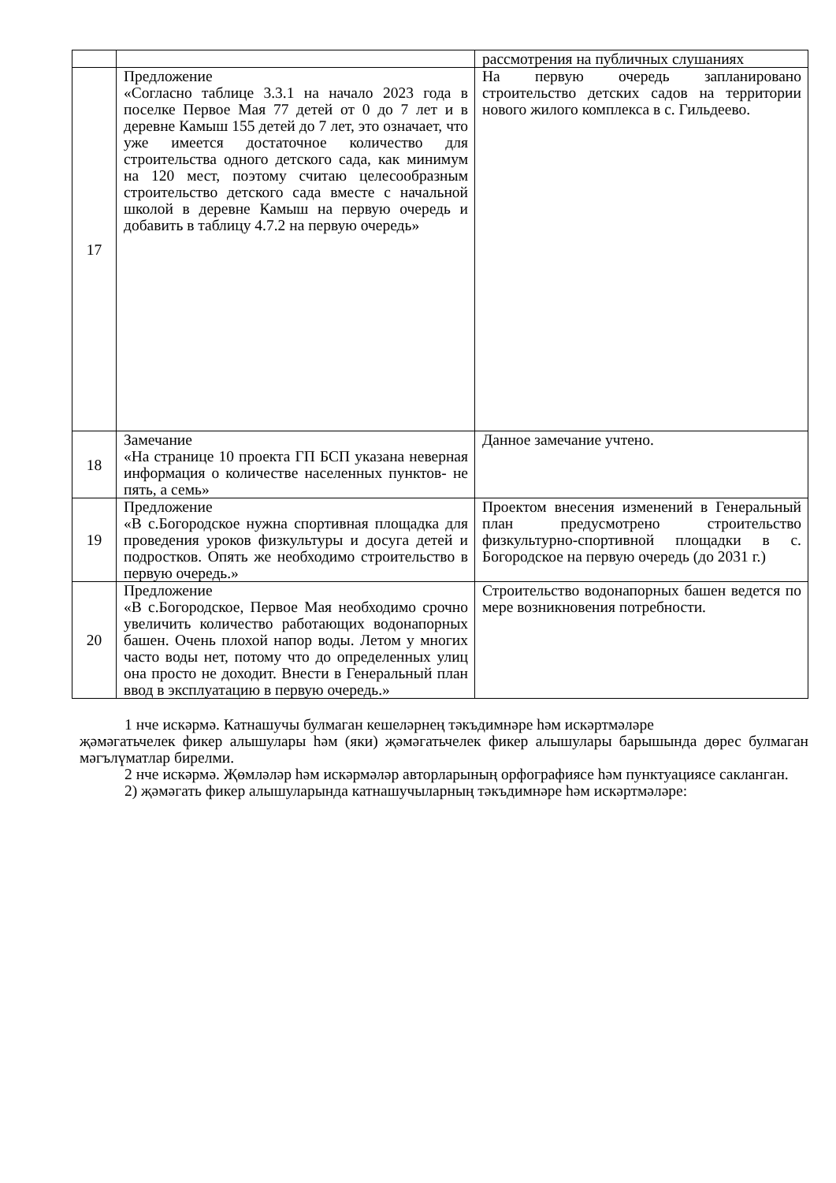| | | рассмотрения на публичных слушаниях |
| 17 | Предложение «Согласно таблице 3.3.1 на начало 2023 года в поселке Первое Мая 77 детей от 0 до 7 лет и в деревне Камыш 155 детей до 7 лет, это означает, что уже имеется достаточное количество для строительства одного детского сада, как минимум на 120 мест, поэтому считаю целесообразным строительство детского сада вместе с начальной школой в деревне Камыш на первую очередь и добавить в таблицу 4.7.2 на первую очередь» | На первую очередь запланировано строительство детских садов на территории нового жилого комплекса в с. Гильдеево. |
| 18 | Замечание «На странице 10 проекта ГП БСП указана неверная информация о количестве населенных пунктов- не пять, а семь» | Данное замечание учтено. |
| 19 | Предложение «В с.Богородское нужна спортивная площадка для проведения уроков физкультуры и досуга детей и подростков. Опять же необходимо строительство в первую очередь.» | Проектом внесения изменений в Генеральный план предусмотрено строительство физкультурно-спортивной площадки в с. Богородское на первую очередь (до 2031 г.) |
| 20 | Предложение «В с.Богородское, Первое Мая необходимо срочно увеличить количество работающих водонапорных башен. Очень плохой напор воды. Летом у многих часто воды нет, потому что до определенных улиц она просто не доходит. Внести в Генеральный план ввод в эксплуатацию в первую очередь.» | Строительство водонапорных башен ведется по мере возникновения потребности. |
1 нче искәрмә. Катнашучы булмаган кешеләрнең тәкъдимнәре һәм искәртмәләре
җәмәгатьчелек фикер алышулары һәм (яки) җәмәгатьчелек фикер алышулары барышында дөрес булмаган мәгълүматлар бирелми.
2 нче искәрмә. Җөмләләр һәм искәрмәләр авторларының орфографиясе һәм пунктуациясе сакланган.
2) җәмәгать фикер алышуларында катнашучыларның тәкъдимнәре һәм искәртмәләре: